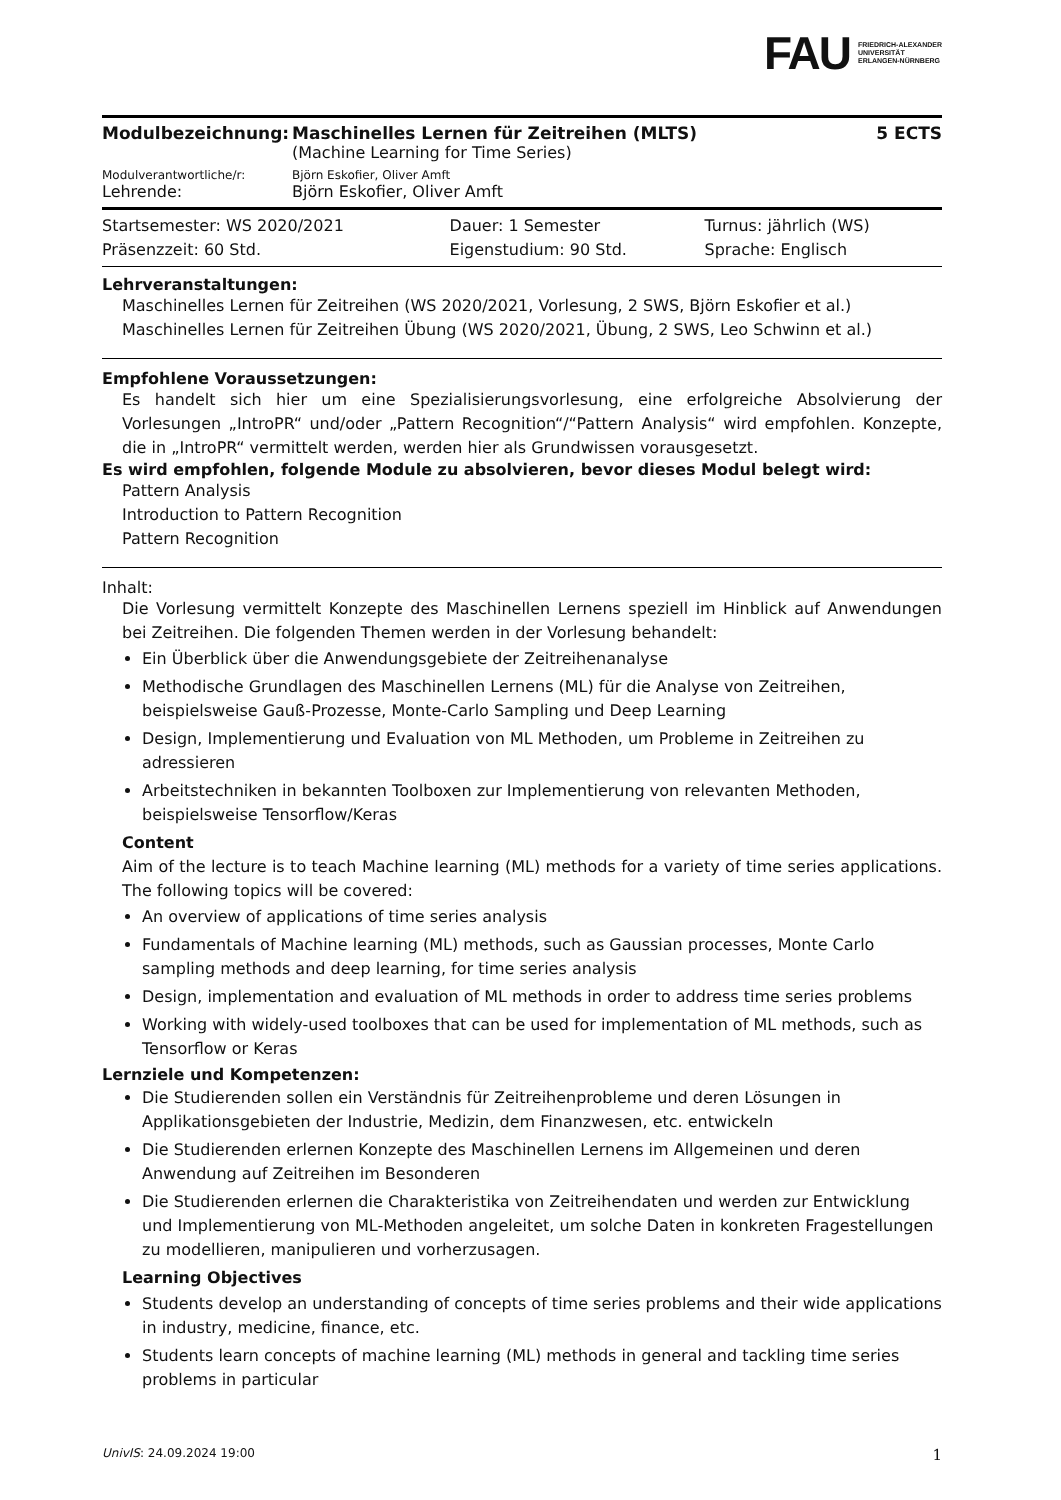FAU FRIEDRICH-ALEXANDER
UNIVERSITÄT
ERLANGEN-NÜRNBERG
| Modulbezeichnung: | Maschinelles Lernen für Zeitreihen (MLTS) | 5 ECTS |
| | (Machine Learning for Time Series) | |
| Modulverantwortliche/r: | Björn Eskofier, Oliver Amft | |
| Lehrende: | Björn Eskofier, Oliver Amft | |
| Startsemester: WS 2020/2021 | Dauer: 1 Semester | Turnus: jährlich (WS) |
| Präsenzzeit: 60 Std. | Eigenstudium: 90 Std. | Sprache: Englisch |
Lehrveranstaltungen:
Maschinelles Lernen für Zeitreihen (WS 2020/2021, Vorlesung, 2 SWS, Björn Eskofier et al.)
Maschinelles Lernen für Zeitreihen Übung (WS 2020/2021, Übung, 2 SWS, Leo Schwinn et al.)
Empfohlene Voraussetzungen:
Es handelt sich hier um eine Spezialisierungsvorlesung, eine erfolgreiche Absolvierung der Vorlesungen „IntroPR“ und/oder „Pattern Recognition“/“Pattern Analysis“ wird empfohlen. Konzepte, die in „IntroPR“ vermittelt werden, werden hier als Grundwissen vorausgesetzt.
Es wird empfohlen, folgende Module zu absolvieren, bevor dieses Modul belegt wird:
Pattern Analysis
Introduction to Pattern Recognition
Pattern Recognition
Inhalt:
Die Vorlesung vermittelt Konzepte des Maschinellen Lernens speziell im Hinblick auf Anwendungen bei Zeitreihen. Die folgenden Themen werden in der Vorlesung behandelt:
Ein Überblick über die Anwendungsgebiete der Zeitreihenanalyse
Methodische Grundlagen des Maschinellen Lernens (ML) für die Analyse von Zeitreihen, beispielsweise Gauß-Prozesse, Monte-Carlo Sampling und Deep Learning
Design, Implementierung und Evaluation von ML Methoden, um Probleme in Zeitreihen zu adressieren
Arbeitstechniken in bekannten Toolboxen zur Implementierung von relevanten Methoden, beispielsweise Tensorflow/Keras
Content
Aim of the lecture is to teach Machine learning (ML) methods for a variety of time series applications. The following topics will be covered:
An overview of applications of time series analysis
Fundamentals of Machine learning (ML) methods, such as Gaussian processes, Monte Carlo sampling methods and deep learning, for time series analysis
Design, implementation and evaluation of ML methods in order to address time series problems
Working with widely-used toolboxes that can be used for implementation of ML methods, such as Tensorflow or Keras
Lernziele und Kompetenzen:
Die Studierenden sollen ein Verständnis für Zeitreihenprobleme und deren Lösungen in Applikationsgebieten der Industrie, Medizin, dem Finanzwesen, etc. entwickeln
Die Studierenden erlernen Konzepte des Maschinellen Lernens im Allgemeinen und deren Anwendung auf Zeitreihen im Besonderen
Die Studierenden erlernen die Charakteristika von Zeitreihendaten und werden zur Entwicklung und Implementierung von ML-Methoden angeleitet, um solche Daten in konkreten Fragestellungen zu modellieren, manipulieren und vorherzusagen.
Learning Objectives
Students develop an understanding of concepts of time series problems and their wide applications in industry, medicine, finance, etc.
Students learn concepts of machine learning (ML) methods in general and tackling time series problems in particular
UnivIS: 24.09.2024 19:00 1